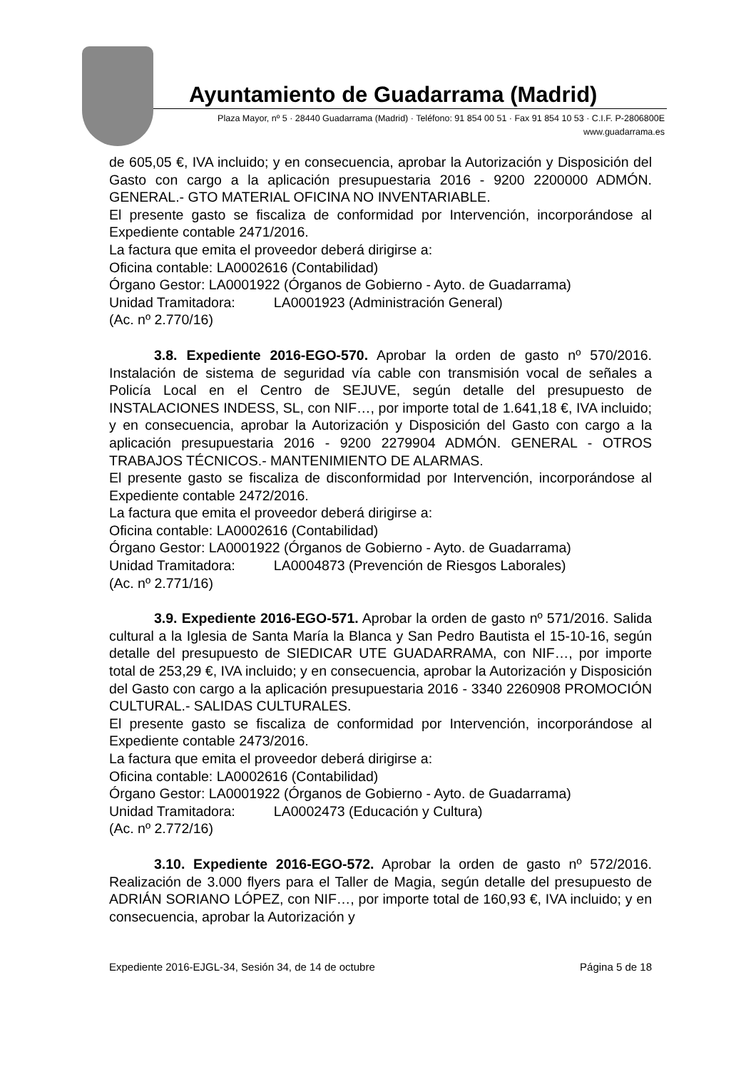Ayuntamiento de Guadarrama (Madrid)
Plaza Mayor, nº 5 · 28440 Guadarrama (Madrid) · Teléfono: 91 854 00 51 · Fax 91 854 10 53 · C.I.F. P-2806800E
www.guadarrama.es
de 605,05 €, IVA incluido; y en consecuencia, aprobar la Autorización y Disposición del Gasto con cargo a la aplicación presupuestaria 2016 - 9200 2200000 ADMÓN. GENERAL.- GTO MATERIAL OFICINA NO INVENTARIABLE.
El presente gasto se fiscaliza de conformidad por Intervención, incorporándose al Expediente contable 2471/2016.
La factura que emita el proveedor deberá dirigirse a:
Oficina contable: LA0002616 (Contabilidad)
Órgano Gestor: LA0001922 (Órganos de Gobierno - Ayto. de Guadarrama)
Unidad Tramitadora: LA0001923 (Administración General)
(Ac. nº 2.770/16)
3.8. Expediente 2016-EGO-570. Aprobar la orden de gasto nº 570/2016. Instalación de sistema de seguridad vía cable con transmisión vocal de señales a Policía Local en el Centro de SEJUVE, según detalle del presupuesto de INSTALACIONES INDESS, SL, con NIF…, por importe total de 1.641,18 €, IVA incluido; y en consecuencia, aprobar la Autorización y Disposición del Gasto con cargo a la aplicación presupuestaria 2016 - 9200 2279904 ADMÓN. GENERAL - OTROS TRABAJOS TÉCNICOS.- MANTENIMIENTO DE ALARMAS.
El presente gasto se fiscaliza de disconformidad por Intervención, incorporándose al Expediente contable 2472/2016.
La factura que emita el proveedor deberá dirigirse a:
Oficina contable: LA0002616 (Contabilidad)
Órgano Gestor: LA0001922 (Órganos de Gobierno - Ayto. de Guadarrama)
Unidad Tramitadora: LA0004873 (Prevención de Riesgos Laborales)
(Ac. nº 2.771/16)
3.9. Expediente 2016-EGO-571. Aprobar la orden de gasto nº 571/2016. Salida cultural a la Iglesia de Santa María la Blanca y San Pedro Bautista el 15-10-16, según detalle del presupuesto de SIEDICAR UTE GUADARRAMA, con NIF…, por importe total de 253,29 €, IVA incluido; y en consecuencia, aprobar la Autorización y Disposición del Gasto con cargo a la aplicación presupuestaria 2016 - 3340 2260908 PROMOCIÓN CULTURAL.- SALIDAS CULTURALES.
El presente gasto se fiscaliza de conformidad por Intervención, incorporándose al Expediente contable 2473/2016.
La factura que emita el proveedor deberá dirigirse a:
Oficina contable: LA0002616 (Contabilidad)
Órgano Gestor: LA0001922 (Órganos de Gobierno - Ayto. de Guadarrama)
Unidad Tramitadora: LA0002473 (Educación y Cultura)
(Ac. nº 2.772/16)
3.10. Expediente 2016-EGO-572. Aprobar la orden de gasto nº 572/2016. Realización de 3.000 flyers para el Taller de Magia, según detalle del presupuesto de ADRIÁN SORIANO LÓPEZ, con NIF…, por importe total de 160,93 €, IVA incluido; y en consecuencia, aprobar la Autorización y
Expediente 2016-EJGL-34, Sesión 34, de 14 de octubre Página 5 de 18